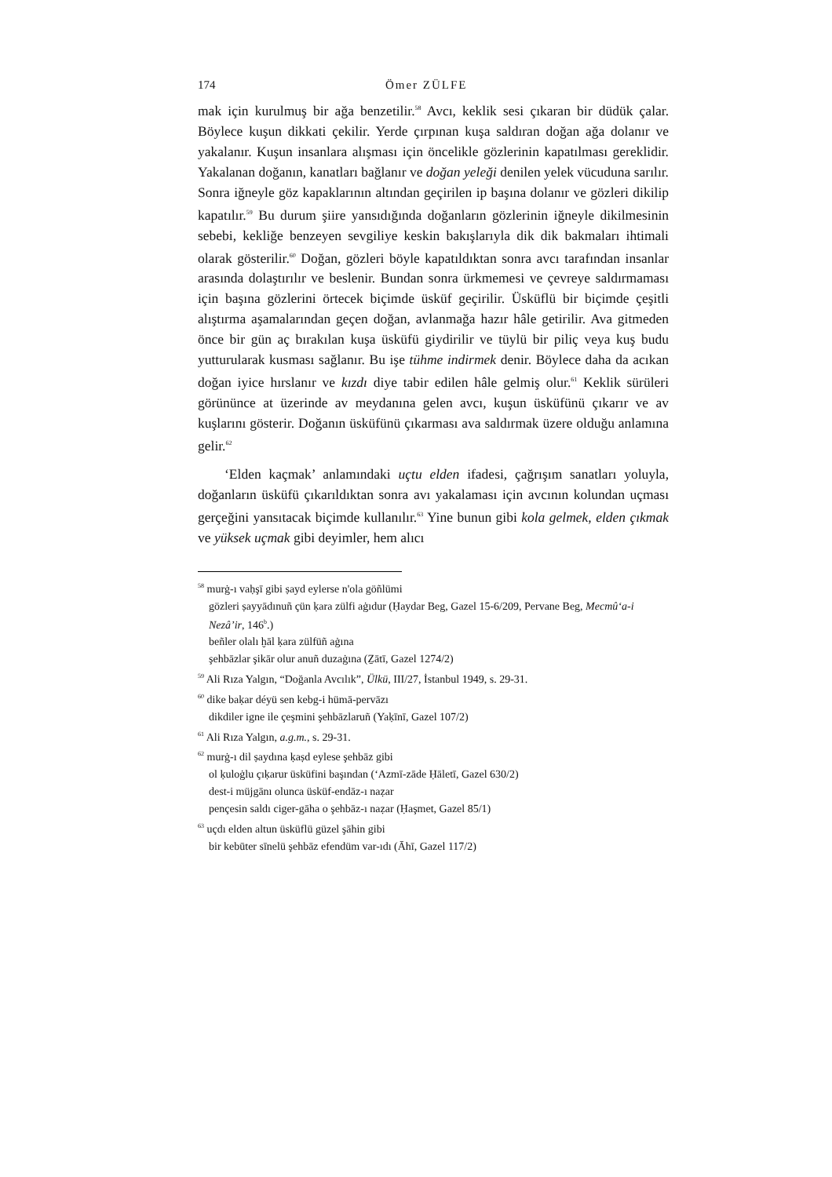174 Ömer ZÜLFE
mak için kurulmuş bir ağa benzetilir.<sup>58</sup> Avcı, keklik sesi çıkaran bir düdük çalar. Böylece kuşun dikkati çekilir. Yerde çırpınan kuşa saldıran doğan ağa dolanır ve yakalanır. Kuşun insanlara alışması için öncelikle gözlerinin kapatılması gereklidir. Yakalanan doğanın, kanatları bağlanır ve doğan yeleği denilen yelek vücuduna sarılır. Sonra iğneyle göz kapaklarının altından geçirilen ip başına dolanır ve gözleri dikilip kapatılır.<sup>59</sup> Bu durum şiire yansıdığında doğanların gözlerinin iğneyle dikilmesinin sebebi, kekliğe benzeyen sevgiliye keskin bakışlarıyla dik dik bakmaları ihtimali olarak gösterilir.<sup>60</sup> Doğan, gözleri böyle kapatıldıktan sonra avcı tarafından insanlar arasında dolaştırılır ve beslenir. Bundan sonra ürkmemesi ve çevreye saldırmaması için başına gözlerini örtecek biçimde üsküf geçirilir. Üsküflü bir biçimde çeşitli alıştırma aşamalarından geçen doğan, avlanmağa hazır hâle getirilir. Ava gitmeden önce bir gün aç bırakılan kuşa üsküfü giydirilir ve tüylü bir piliç veya kuş budu yutturularak kusması sağlanır. Bu işe tühme indirmek denir. Böylece daha da acıkan doğan iyice hırslanır ve kızdı diye tabir edilen hâle gelmiş olur.<sup>61</sup> Keklik sürüleri görününce at üzerinde av meydanına gelen avcı, kuşun üsküfünü çıkarır ve av kuşlarını gösterir. Doğanın üsküfünü çıkarması ava saldırmak üzere olduğu anlamına gelir.<sup>62</sup>
‘Elden kaçmak’ anlamındaki uçtu elden ifadesi, çağrışım sanatları yoluyla, doğanların üsküfü çıkarıldıktan sonra avı yakalaması için avcının kolundan uçması gerçeğini yansıtacak biçimde kullanılır.<sup>63</sup> Yine bunun gibi kola gelmek, elden çıkmak ve yüksek uçmak gibi deyimler, hem alıcı
<sup>58</sup> murġ-ı vaḥşī gibi ṣayd eylerse n'ola göñlümi
gözleri ṣayyādınuñ çün ḳara zülfi aġıdur (Ḥaydar Beg, Gazel 15-6/209, Pervane Beg, Mecmû‘a-i Nezâ’ir, 146<sup>b</sup>.)
beñler olalı ḫāl ḳara zülfüñ aġına
şehbāzlar şikār olur anuñ duzaġına (Ẕātī, Gazel 1274/2)
<sup>59</sup> Ali Rıza Yalgın, “Doğanla Avcılık”, Ülkü, III/27, İstanbul 1949, s. 29-31.
<sup>60</sup> dike baḳar déyü sen kebg-i hümā-pervāzı
dikdiler igne ile çeşmini şehbāzlaruñ (Yaḳīnī, Gazel 107/2)
<sup>61</sup> Ali Rıza Yalgın, a.g.m., s. 29-31.
<sup>62</sup> murġ-ı dil ṣaydına ḳaṣd eylese şehbāz gibi
ol ḳuloġlu çıḳarur üsküfini başından (‘Azmī-zāde Ḥāletī, Gazel 630/2)
dest-i müjgānı olunca üsküf-endāz-ı naẓar
pençesin saldı ciger-gāha o şehbāz-ı naẓar (Ḥaşmet, Gazel 85/1)
<sup>63</sup> uçdı elden altun üsküflü güzel şāhin gibi
bir kebūter sīnelü şehbāz efendüm var-ıdı (Āhī, Gazel 117/2)